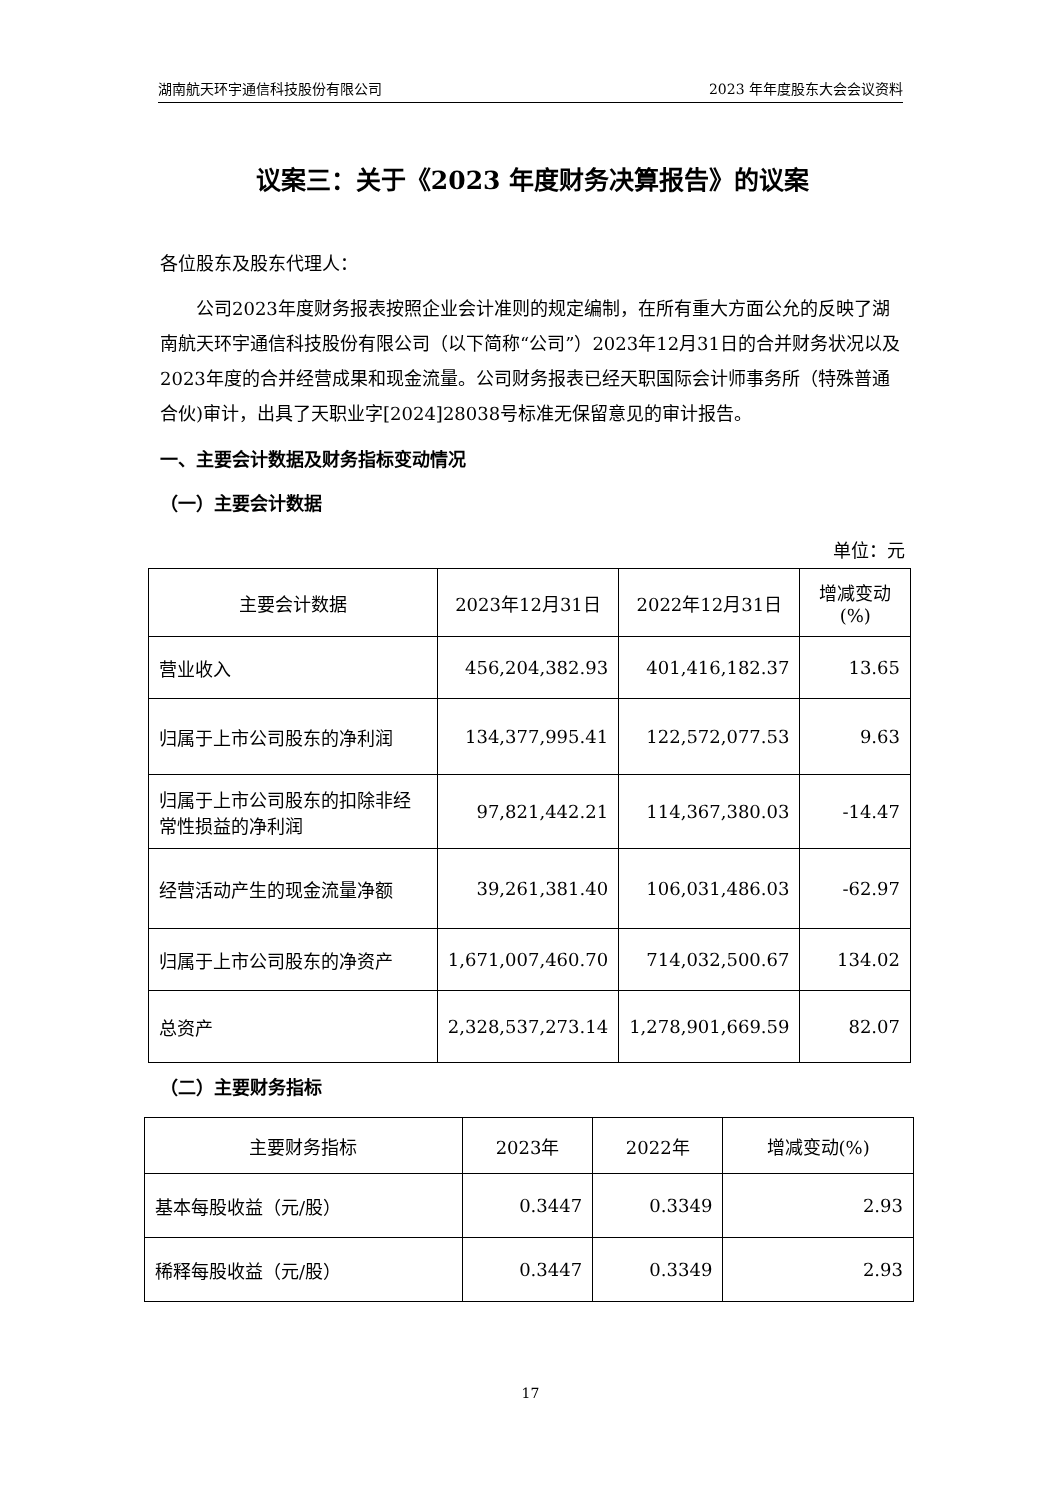湖南航天环宇通信科技股份有限公司 2023 年年度股东大会会议资料
议案三：关于《2023 年度财务决算报告》的议案
各位股东及股东代理人：
公司2023年度财务报表按照企业会计准则的规定编制，在所有重大方面公允的反映了湖南航天环宇通信科技股份有限公司（以下简称“公司”）2023年12月31日的合并财务状况以及2023年度的合并经营成果和现金流量。公司财务报表已经天职国际会计师事务所（特殊普通合伙)审计，出具了天职业字[2024]28038号标准无保留意见的审计报告。
一、主要会计数据及财务指标变动情况
（一）主要会计数据
单位：元
| 主要会计数据 | 2023年12月31日 | 2022年12月31日 | 增减变动(%) |
| 营业收入 | 456,204,382.93 | 401,416,182.37 | 13.65 |
| 归属于上市公司股东的净利润 | 134,377,995.41 | 122,572,077.53 | 9.63 |
| 归属于上市公司股东的扣除非经常性损益的净利润 | 97,821,442.21 | 114,367,380.03 | -14.47 |
| 经营活动产生的现金流量净额 | 39,261,381.40 | 106,031,486.03 | -62.97 |
| 归属于上市公司股东的净资产 | 1,671,007,460.70 | 714,032,500.67 | 134.02 |
| 总资产 | 2,328,537,273.14 | 1,278,901,669.59 | 82.07 |
（二）主要财务指标
| 主要财务指标 | 2023年 | 2022年 | 增减变动(%) |
| 基本每股收益（元/股） | 0.3447 | 0.3349 | 2.93 |
| 稀释每股收益（元/股） | 0.3447 | 0.3349 | 2.93 |
17